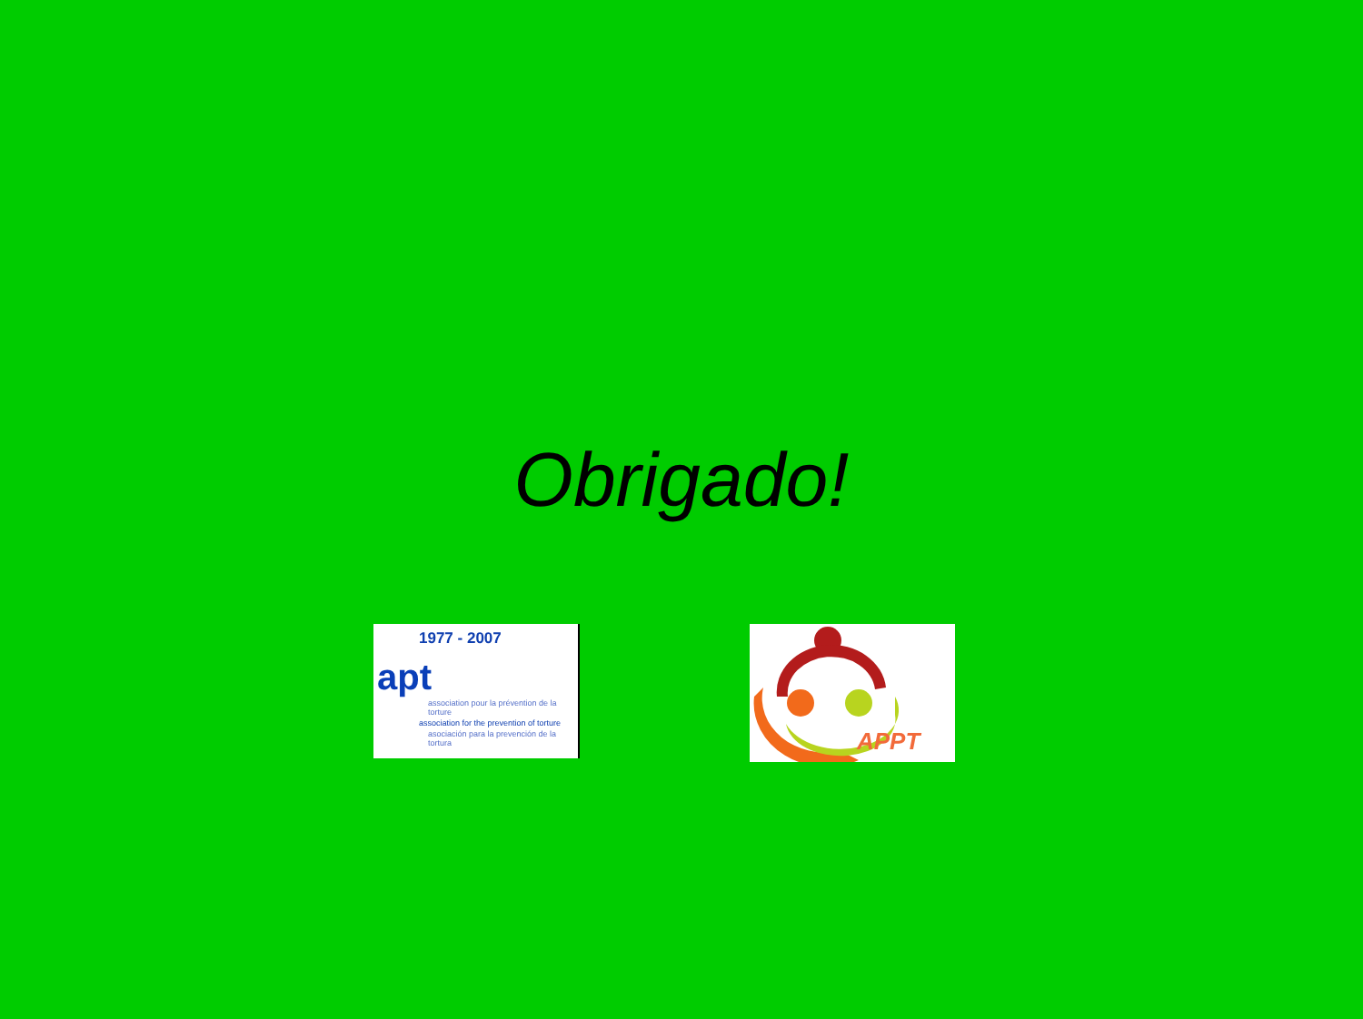Obrigado!
1977 - 2007
apt
association pour la prévention de la torture
association for the prevention of torture
asociación para la prevención de la tortura
APPT